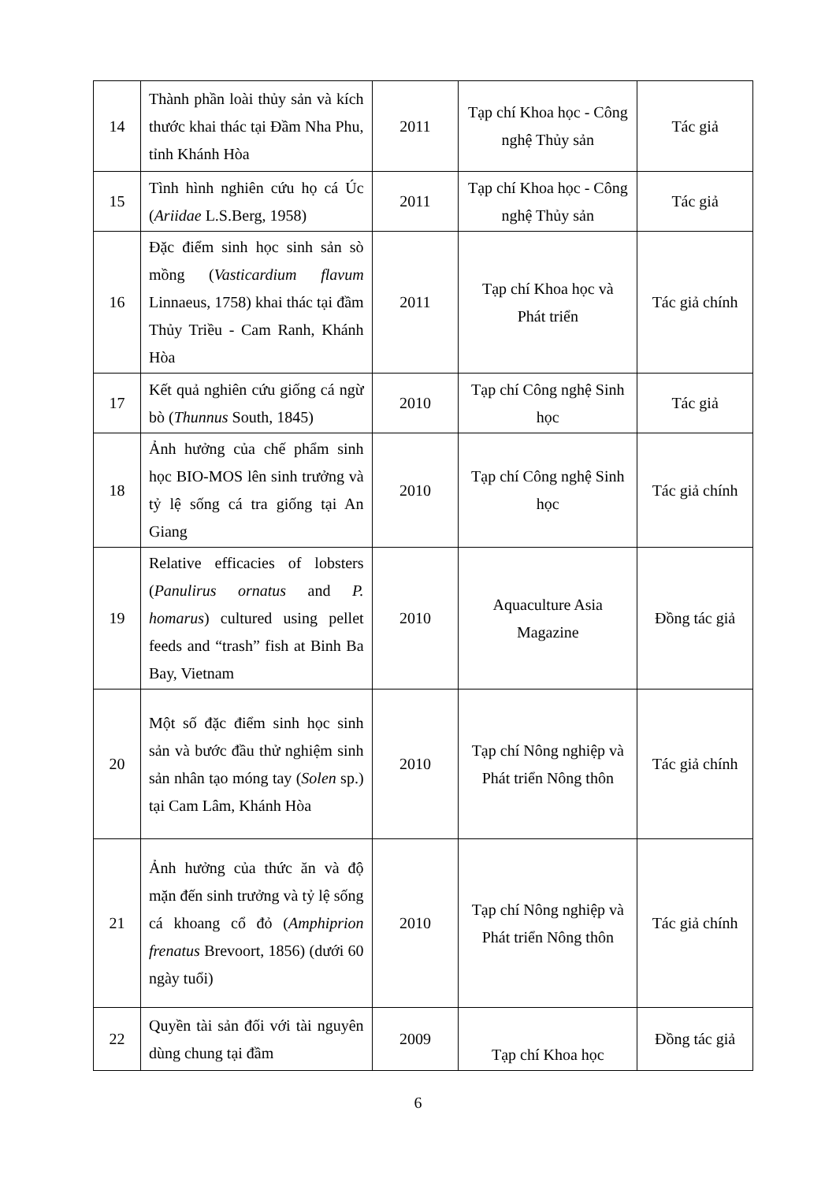| 14 | Thành phần loài thủy sản và kích thước khai thác tại Đầm Nha Phu, tỉnh Khánh Hòa | 2011 | Tạp chí Khoa học - Công nghệ Thủy sản | Tác giả |
| 15 | Tình hình nghiên cứu họ cá Úc ( Ariidae L.S.Berg, 1958) | 2011 | Tạp chí Khoa học - Công nghệ Thủy sản | Tác giả |
| 16 | Đặc điểm sinh học sinh sản sò mồng ( Vasticardium flavum Linnaeus, 1758) khai thác tại đầm Thủy Triều - Cam Ranh, Khánh Hòa | 2011 | Tạp chí Khoa học và Phát triển | Tác giả chính |
| 17 | Kết quả nghiên cứu giống cá ngừ bò ( Thunnus South, 1845) | 2010 | Tạp chí Công nghệ Sinh học | Tác giả |
| 18 | Ảnh hưởng của chế phẩm sinh học BIO-MOS lên sinh trưởng và tỷ lệ sống cá tra giống tại An Giang | 2010 | Tạp chí Công nghệ Sinh học | Tác giả chính |
| 19 | Relative efficacies of lobsters ( Panulirus ornatus and P. homarus ) cultured using pellet feeds and “trash” fish at Binh Ba Bay, Vietnam | 2010 | Aquaculture Asia Magazine | Đồng tác giả |
| 20 | Một số đặc điểm sinh học sinh sản và bước đầu thử nghiệm sinh sản nhân tạo móng tay ( Solen sp.) tại Cam Lâm, Khánh Hòa | 2010 | Tạp chí Nông nghiệp và Phát triển Nông thôn | Tác giả chính |
| 21 | Ảnh hưởng của thức ăn và độ mặn đến sinh trưởng và tỷ lệ sống cá khoang cổ đỏ ( Amphiprion frenatus Brevoort, 1856) (dưới 60 ngày tuổi) | 2010 | Tạp chí Nông nghiệp và Phát triển Nông thôn | Tác giả chính |
| 22 | Quyền tài sản đối với tài nguyên dùng chung tại đầm | 2009 | Tạp chí Khoa học | Đồng tác giả |
6